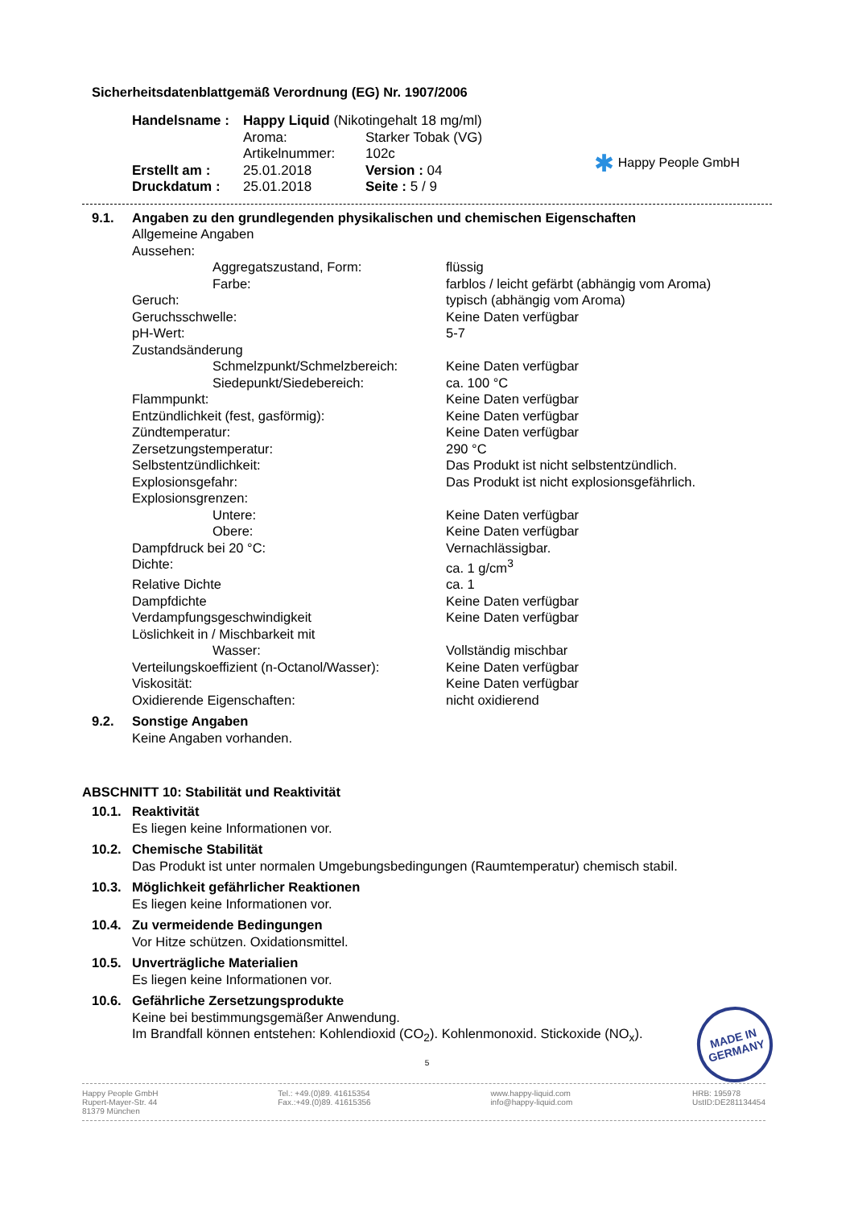Sicherheitsdatenblattgemäß Verordnung (EG) Nr. 1907/2006
| Handelsname : | Happy Liquid (Nikotingehalt 18 mg/ml) | |
| | Aroma: | Starker Tobak (VG) |
| | Artikelnummer: | 102c |
| Erstellt am : | 25.01.2018 | Version : 04 |
| Druckdatum : | 25.01.2018 | Seite : 5 / 9 |
✱ Happy People GmbH
9.1. Angaben zu den grundlegenden physikalischen und chemischen Eigenschaften
| Allgemeine Angaben | |
| Aussehen: | |
| Aggregatszustand, Form: | flüssig |
| Farbe: | farblos / leicht gefärbt (abhängig vom Aroma) |
| Geruch: | typisch (abhängig vom Aroma) |
| Geruchsschwelle: | Keine Daten verfügbar |
| pH-Wert: | 5-7 |
| Zustandsänderung | |
| Schmelzpunkt/Schmelzbereich: | Keine Daten verfügbar |
| Siedepunkt/Siedebereich: | ca. 100 °C |
| Flammpunkt: | Keine Daten verfügbar |
| Entzündlichkeit (fest, gasförmig): | Keine Daten verfügbar |
| Zündtemperatur: | Keine Daten verfügbar |
| Zersetzungstemperatur: | 290 °C |
| Selbstentzündlichkeit: | Das Produkt ist nicht selbstentzündlich. |
| Explosionsgefahr: | Das Produkt ist nicht explosionsgefährlich. |
| Explosionsgrenzen: | |
| Untere: | Keine Daten verfügbar |
| Obere: | Keine Daten verfügbar |
| Dampfdruck bei 20 °C: | Vernachlässigbar. |
| Dichte: | ca. 1 g/cm<sup>3</sup> |
| Relative Dichte | ca. 1 |
| Dampfdichte | Keine Daten verfügbar |
| Verdampfungsgeschwindigkeit | Keine Daten verfügbar |
| Löslichkeit in / Mischbarkeit mit | |
| Wasser: | Vollständig mischbar |
| Verteilungskoeffizient (n-Octanol/Wasser): | Keine Daten verfügbar |
| Viskosität: | Keine Daten verfügbar |
| Oxidierende Eigenschaften: | nicht oxidierend |
9.2. Sonstige Angaben
Keine Angaben vorhanden.
ABSCHNITT 10: Stabilität und Reaktivität
10.1. Reaktivität
Es liegen keine Informationen vor.
10.2. Chemische Stabilität
Das Produkt ist unter normalen Umgebungsbedingungen (Raumtemperatur) chemisch stabil.
10.3. Möglichkeit gefährlicher Reaktionen
Es liegen keine Informationen vor.
10.4. Zu vermeidende Bedingungen
Vor Hitze schützen. Oxidationsmittel.
10.5. Unverträgliche Materialien
Es liegen keine Informationen vor.
10.6. Gefährliche Zersetzungsprodukte
Keine bei bestimmungsgemäßer Anwendung.
Im Brandfall können entstehen: Kohlendioxid (CO<sub>2</sub>). Kohlenmonoxid. Stickoxide (NO<sub>x</sub>).
5
MADE IN GERMANY
Happy People GmbH
Rupert-Mayer-Str. 44
81379 München
Tel.: +49.(0)89. 41615354
Fax.:+49.(0)89. 41615356
www.happy-liquid.com
info@happy-liquid.com
HRB: 195978
UstID:DE281134454